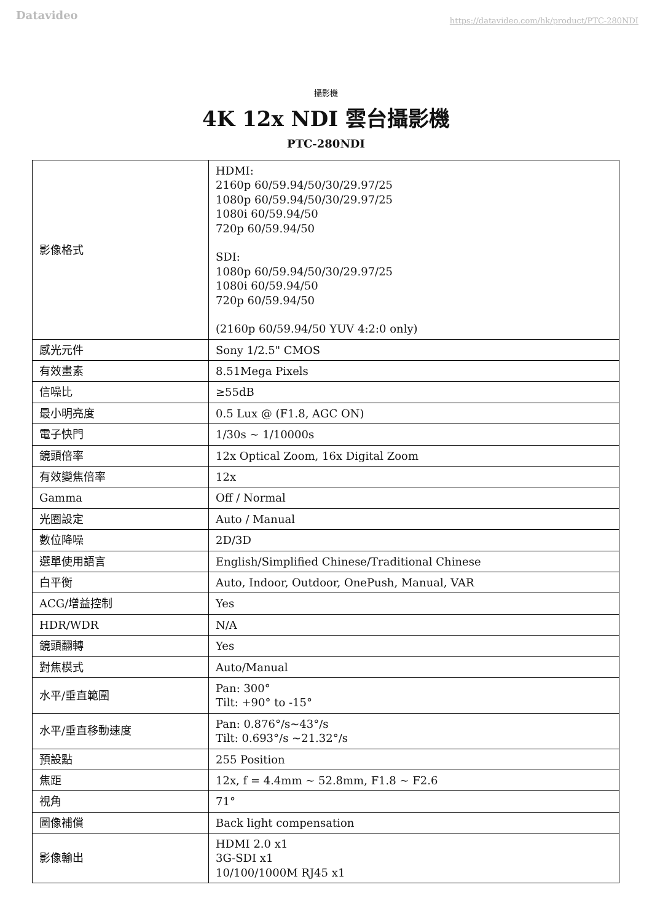Datavideo
https://datavideo.com/hk/product/PTC-280NDI
攝影機
4K 12x NDI 雲台攝影機
PTC-280NDI
| 影像格式 | HDMI: 2160p 60/59.94/50/30/29.97/25 1080p 60/59.94/50/30/29.97/25 1080i 60/59.94/50 720p 60/59.94/50 SDI: 1080p 60/59.94/50/30/29.97/25 1080i 60/59.94/50 720p 60/59.94/50 (2160p 60/59.94/50 YUV 4:2:0 only) |
| 感光元件 | Sony 1/2.5" CMOS |
| 有效畫素 | 8.51Mega Pixels |
| 信噪比 | ≥55dB |
| 最小明亮度 | 0.5 Lux @ (F1.8, AGC ON) |
| 電子快門 | 1/30s ~ 1/10000s |
| 鏡頭倍率 | 12x Optical Zoom, 16x Digital Zoom |
| 有效變焦倍率 | 12x |
| Gamma | Off / Normal |
| 光圈設定 | Auto / Manual |
| 數位降噪 | 2D/3D |
| 選單使用語言 | English/Simplified Chinese/Traditional Chinese |
| 白平衡 | Auto, Indoor, Outdoor, OnePush, Manual, VAR |
| ACG/增益控制 | Yes |
| HDR/WDR | N/A |
| 鏡頭翻轉 | Yes |
| 對焦模式 | Auto/Manual |
| 水平/垂直範圍 | Pan: 300° Tilt: +90° to -15° |
| 水平/垂直移動速度 | Pan: 0.876°/s~43°/s Tilt: 0.693°/s ~21.32°/s |
| 預設點 | 255 Position |
| 焦距 | 12x, f = 4.4mm ~ 52.8mm, F1.8 ~ F2.6 |
| 視角 | 71° |
| 圖像補償 | Back light compensation |
| 影像輸出 | HDMI 2.0 x1 3G-SDI x1 10/100/1000M RJ45 x1 |